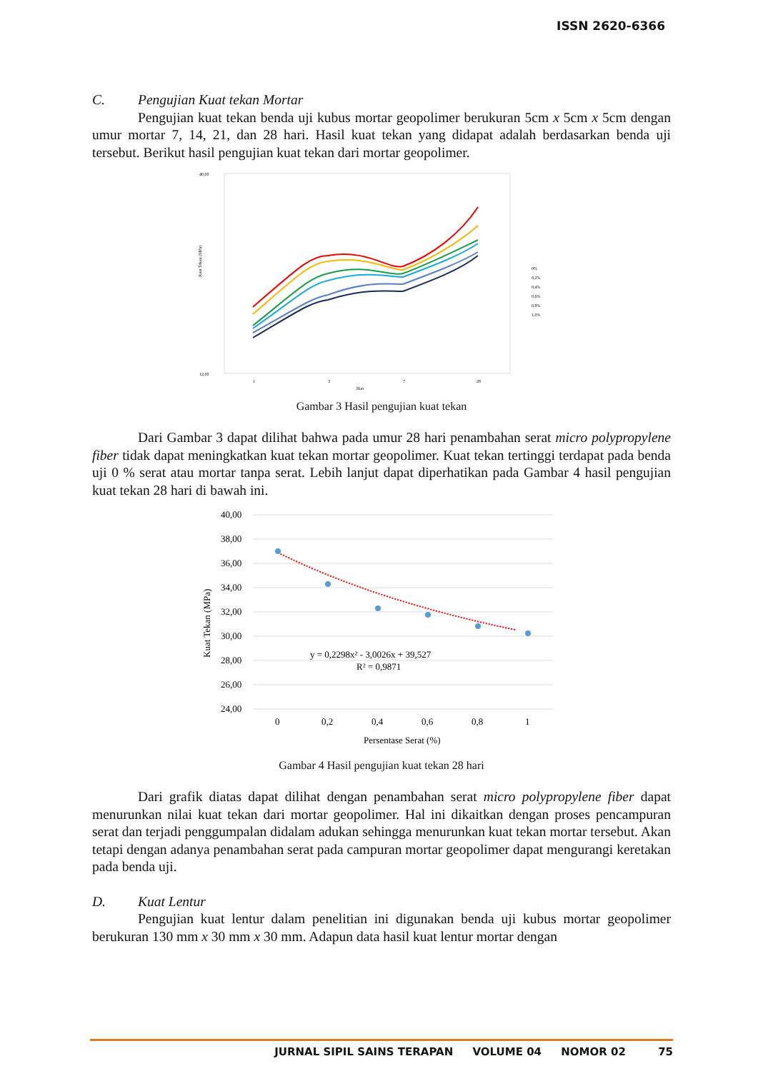ISSN 2620-6366
C. Pengujian Kuat tekan Mortar
Pengujian kuat tekan benda uji kubus mortar geopolimer berukuran 5cm x 5cm x 5cm dengan umur mortar 7, 14, 21, dan 28 hari. Hasil kuat tekan yang didapat adalah berdasarkan benda uji tersebut. Berikut hasil pengujian kuat tekan dari mortar geopolimer.
40,00
12,00
Kuat Tekan (MPa)
1
3
7
28
Hari
0%
0,2%
0,4%
0,6%
0,8%
1,0%
Gambar 3 Hasil pengujian kuat tekan
Dari Gambar 3 dapat dilihat bahwa pada umur 28 hari penambahan serat micro polypropylene fiber tidak dapat meningkatkan kuat tekan mortar geopolimer. Kuat tekan tertinggi terdapat pada benda uji 0 % serat atau mortar tanpa serat. Lebih lanjut dapat diperhatikan pada Gambar 4 hasil pengujian kuat tekan 28 hari di bawah ini.
40,00
38,00
36,00
34,00
32,00
30,00
28,00
26,00
24,00
Kuat Tekan (MPa)
y = 0,2298x² - 3,0026x + 39,527
R² = 0,9871
0
0,2
0,4
0,6
0,8
1
Persentase Serat (%)
Gambar 4 Hasil pengujian kuat tekan 28 hari
Dari grafik diatas dapat dilihat dengan penambahan serat micro polypropylene fiber dapat menurunkan nilai kuat tekan dari mortar geopolimer. Hal ini dikaitkan dengan proses pencampuran serat dan terjadi penggumpalan didalam adukan sehingga menurunkan kuat tekan mortar tersebut. Akan tetapi dengan adanya penambahan serat pada campuran mortar geopolimer dapat mengurangi keretakan pada benda uji.
D. Kuat Lentur
Pengujian kuat lentur dalam penelitian ini digunakan benda uji kubus mortar geopolimer berukuran 130 mm x 30 mm x 30 mm. Adapun data hasil kuat lentur mortar dengan
JURNAL SIPIL SAINS TERAPAN VOLUME 04 NOMOR 02 75